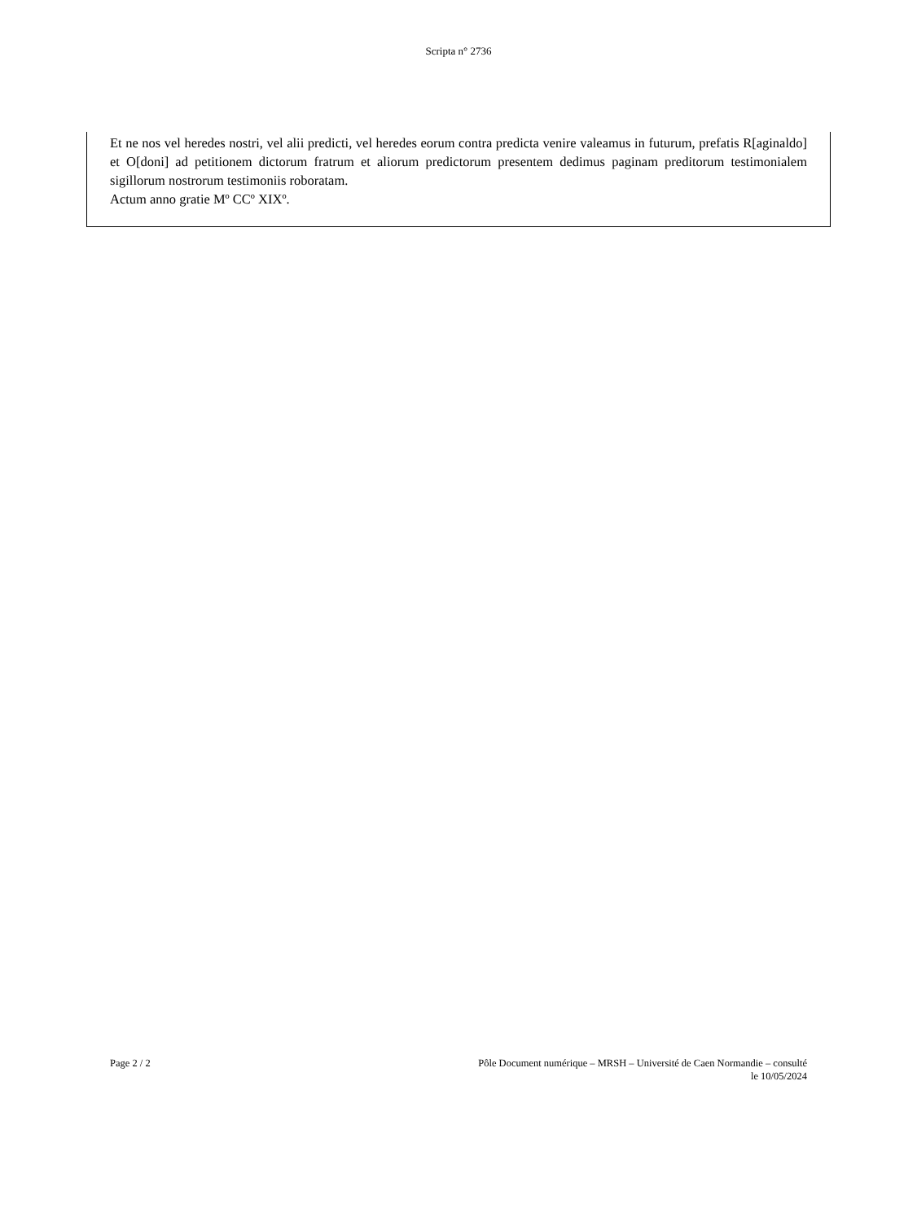Scripta n° 2736
Et ne nos vel heredes nostri, vel alii predicti, vel heredes eorum contra predicta venire valeamus in futurum, prefatis R[aginaldo] et O[doni] ad petitionem dictorum fratrum et aliorum predictorum presentem dedimus paginam preditorum testimonialem sigillorum nostrorum testimoniis roboratam.
Actum anno gratie Mº CCº XIXº.
Page 2 / 2 Pôle Document numérique – MRSH – Université de Caen Normandie – consulté
le 10/05/2024